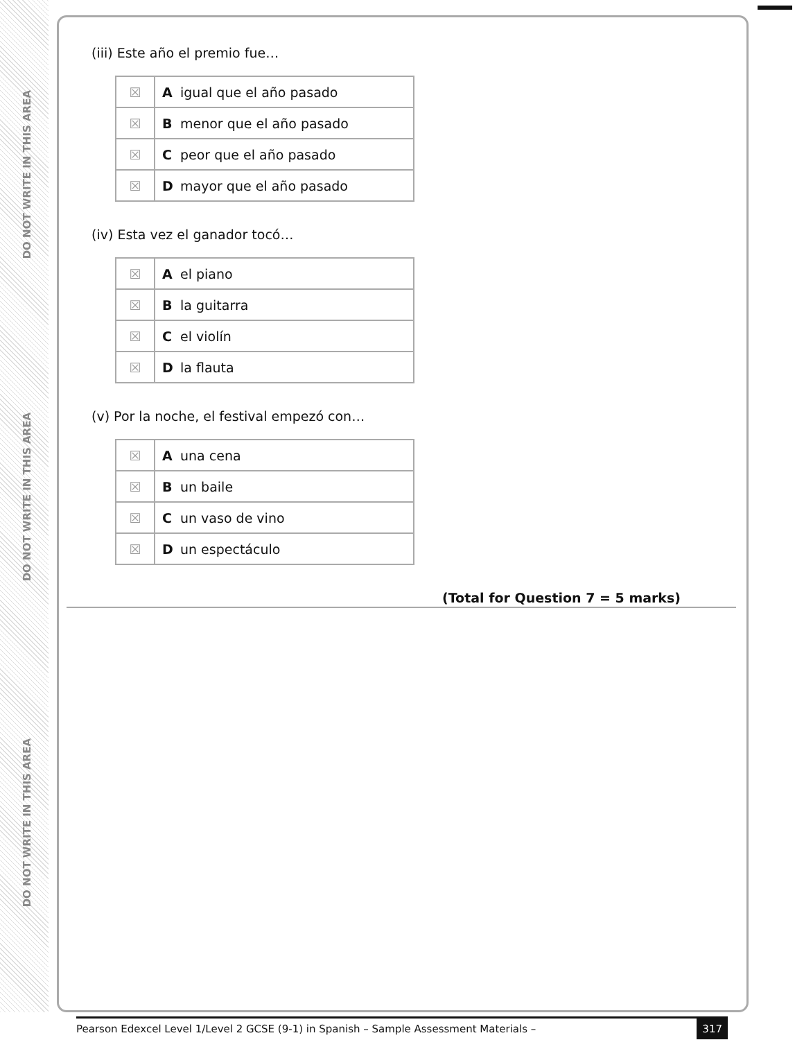DO NOT WRITE IN THIS AREA
DO NOT WRITE IN THIS AREA
DO NOT WRITE IN THIS AREA
(iii) Este año el premio fue…
| ☒ | A | igual que el año pasado |
| ☒ | B | menor que el año pasado |
| ☒ | C | peor que el año pasado |
| ☒ | D | mayor que el año pasado |
(iv) Esta vez el ganador tocó…
| ☒ | A | el piano |
| ☒ | B | la guitarra |
| ☒ | C | el violín |
| ☒ | D | la flauta |
(v) Por la noche, el festival empezó con…
| ☒ | A | una cena |
| ☒ | B | un baile |
| ☒ | C | un vaso de vino |
| ☒ | D | un espectáculo |
(Total for Question 7 = 5 marks)
Pearson Edexcel Level 1/Level 2 GCSE (9-1) in Spanish – Sample Assessment Materials – 317